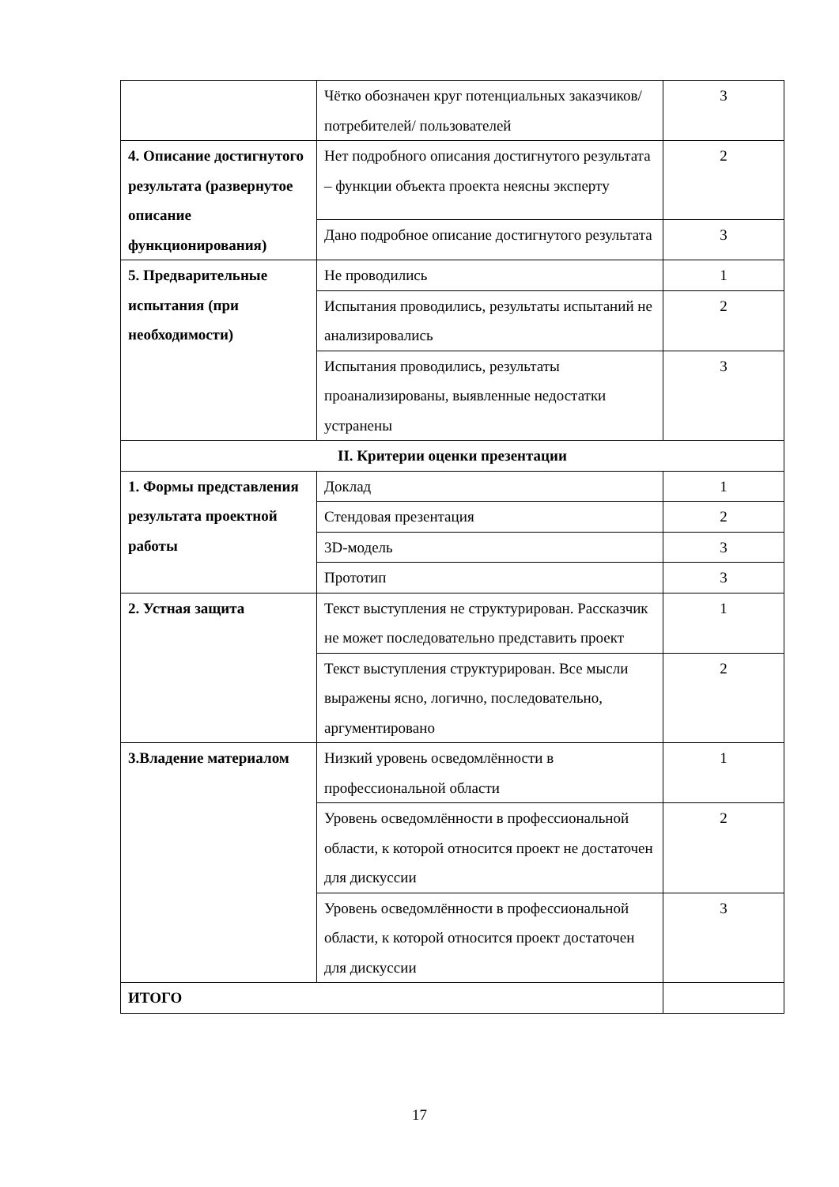| | Чётко обозначен круг потенциальных заказчиков/ потребителей/ пользователей | 3 |
| 4. Описание достигнутого результата (развернутое описание функционирования) | Нет подробного описания достигнутого результата – функции объекта проекта неясны эксперту | 2 |
| | Дано подробное описание достигнутого результата | 3 |
| 5. Предварительные испытания (при необходимости) | Не проводились | 1 |
| | Испытания проводились, результаты испытаний не анализировались | 2 |
| | Испытания проводились, результаты проанализированы, выявленные недостатки устранены | 3 |
| II. Критерии оценки презентации | | |
| 1. Формы представления результата проектной работы | Доклад | 1 |
| | Стендовая презентация | 2 |
| | 3D-модель | 3 |
| | Прототип | 3 |
| 2. Устная защита | Текст выступления не структурирован. Рассказчик не может последовательно представить проект | 1 |
| | Текст выступления структурирован. Все мысли выражены ясно, логично, последовательно, аргументировано | 2 |
| 3.Владение материалом | Низкий уровень осведомлённости в профессиональной области | 1 |
| | Уровень осведомлённости в профессиональной области, к которой относится проект не достаточен для дискуссии | 2 |
| | Уровень осведомлённости в профессиональной области, к которой относится проект достаточен для дискуссии | 3 |
| ИТОГО | | |
17